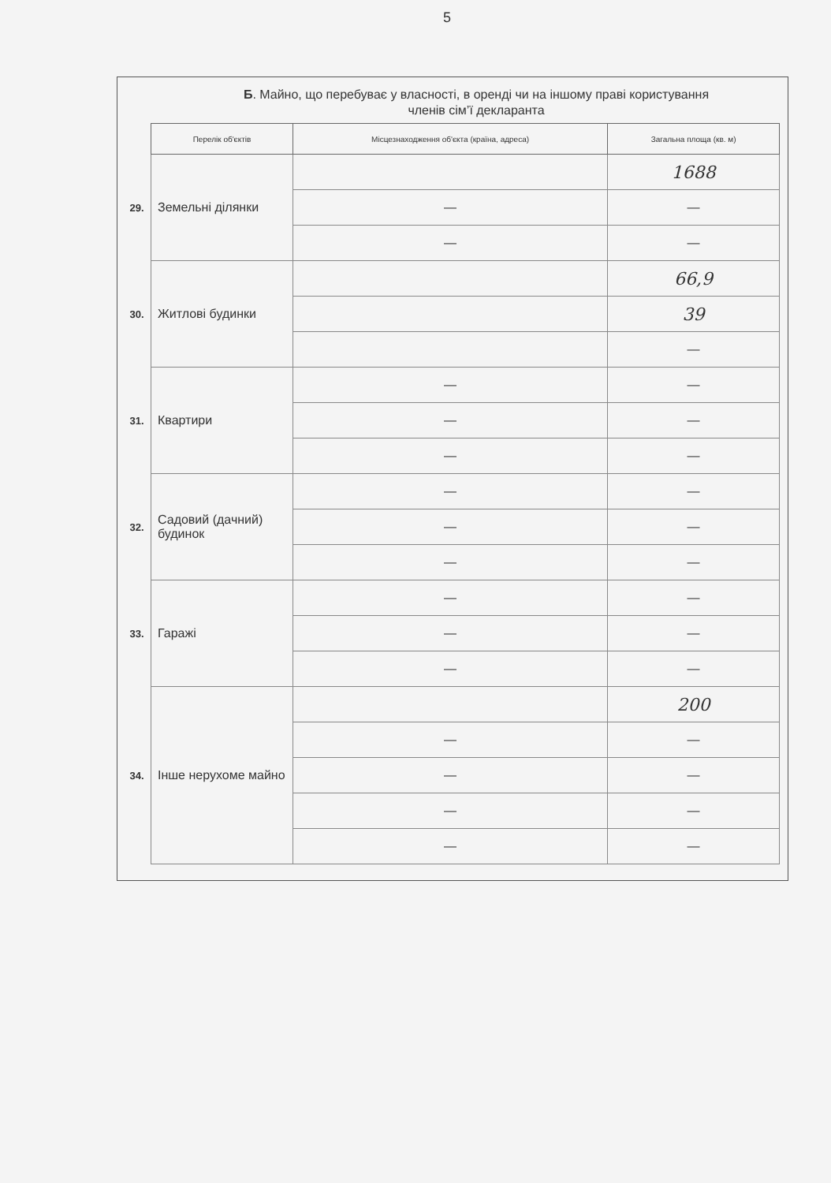5
Б. Майно, що перебуває у власності, в оренді чи на іншому праві користування
членів сім’ї декларанта
| | Перелік об'єктів | Місцезнаходження об'єкта (країна, адреса) | Загальна площа (кв. м) |
| --- | --- | --- | --- |
| 29. | Земельні ділянки | | 1688 |
| | | — | — |
| | | — | — |
| 30. | Житлові будинки | | 66,9 |
| | | | 39 |
| | | | — |
| 31. | Квартири | — | — |
| | | — | — |
| | | — | — |
| 32. | Садовий (дачний) будинок | — | — |
| | | — | — |
| | | — | — |
| 33. | Гаражі | — | — |
| | | — | — |
| | | — | — |
| 34. | Інше нерухоме майно | | 200 |
| | | — | — |
| | | — | — |
| | | — | — |
| | | — | — |